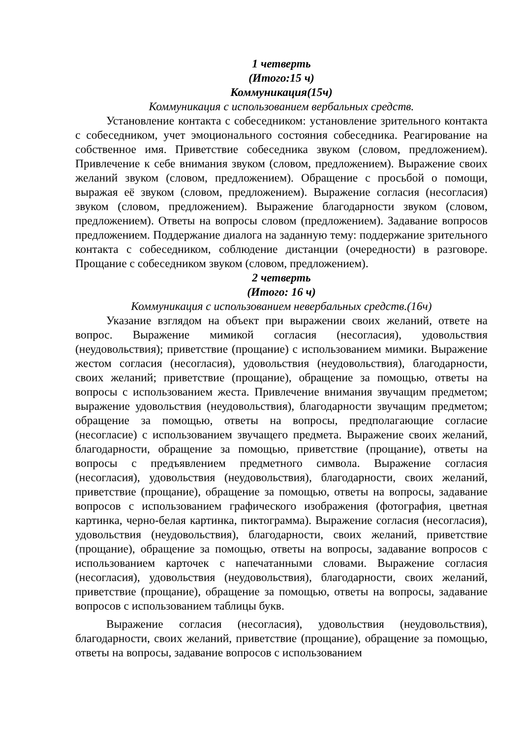1 четверть
(Итого:15 ч)
Коммуникация(15ч)
Коммуникация с использованием вербальных средств.
Установление контакта с собеседником: установление зрительного контакта с собеседником, учет эмоционального состояния собеседника. Реагирование на собственное имя. Приветствие собеседника звуком (словом, предложением). Привлечение к себе внимания звуком (словом, предложением). Выражение своих желаний звуком (словом, предложением). Обращение с просьбой о помощи, выражая её звуком (словом, предложением). Выражение согласия (несогласия) звуком (словом, предложением). Выражение благодарности звуком (словом, предложением). Ответы на вопросы словом (предложением). Задавание вопросов предложением. Поддержание диалога на заданную тему: поддержание зрительного контакта с собеседником, соблюдение дистанции (очередности) в разговоре. Прощание с собеседником звуком (словом, предложением).
2 четверть
(Итого: 16 ч)
Коммуникация с использованием невербальных средств.(16ч)
Указание взглядом на объект при выражении своих желаний, ответе на вопрос. Выражение мимикой согласия (несогласия), удовольствия (неудовольствия); приветствие (прощание) с использованием мимики. Выражение жестом согласия (несогласия), удовольствия (неудовольствия), благодарности, своих желаний; приветствие (прощание), обращение за помощью, ответы на вопросы с использованием жеста. Привлечение внимания звучащим предметом; выражение удовольствия (неудовольствия), благодарности звучащим предметом; обращение за помощью, ответы на вопросы, предполагающие согласие (несогласие) с использованием звучащего предмета. Выражение своих желаний, благодарности, обращение за помощью, приветствие (прощание), ответы на вопросы с предъявлением предметного символа. Выражение согласия (несогласия), удовольствия (неудовольствия), благодарности, своих желаний, приветствие (прощание), обращение за помощью, ответы на вопросы, задавание вопросов с использованием графического изображения (фотография, цветная картинка, черно-белая картинка, пиктограмма). Выражение согласия (несогласия), удовольствия (неудовольствия), благодарности, своих желаний, приветствие (прощание), обращение за помощью, ответы на вопросы, задавание вопросов с использованием карточек с напечатанными словами. Выражение согласия (несогласия), удовольствия (неудовольствия), благодарности, своих желаний, приветствие (прощание), обращение за помощью, ответы на вопросы, задавание вопросов с использованием таблицы букв.
Выражение согласия (несогласия), удовольствия (неудовольствия), благодарности, своих желаний, приветствие (прощание), обращение за помощью, ответы на вопросы, задавание вопросов с использованием